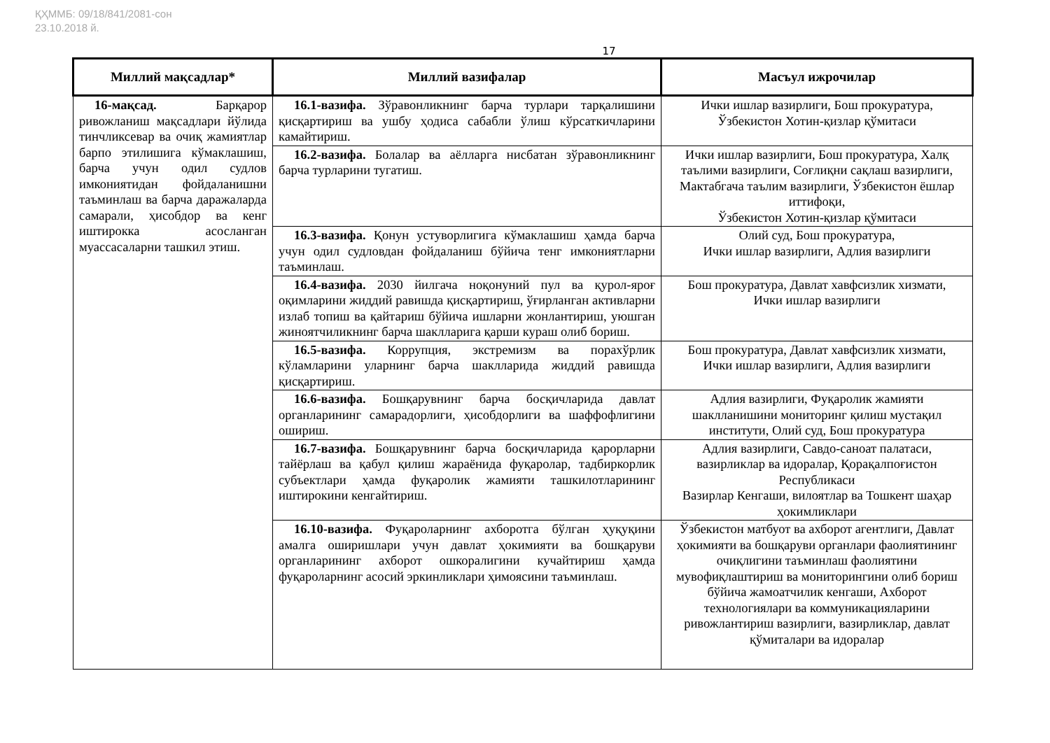ҚҲММБ: 09/18/841/2081-сон
23.10.2018 й.
17
| Миллий мақсадлар* | Миллий вазифалар | Масъул ижрочилар |
| --- | --- | --- |
| 16-мақсад. Барқарор ривожланиш мақсадлари йўлида тинчликсевар ва очиқ жамиятлар барпо этилишига кўмаклашиш, барча учун одил судлов имкониятидан фойдаланишни таъминлаш ва барча даражаларда самарали, ҳисобдор ва кенг иштирокка асосланган муассасаларни ташкил этиш. | 16.1-вазифа. Зўравонликнинг барча турлари тарқалишини қисқартириш ва ушбу ҳодиса сабабли ўлиш кўрсаткичларини камайтириш. | Ички ишлар вазирлиги, Бош прокуратура, Ўзбекистон Хотин-қизлар қўмитаси |
| | 16.2-вазифа. Болалар ва аёлларга нисбатан зўравонликнинг барча турларини тугатиш. | Ички ишлар вазирлиги, Бош прокуратура, Халқ таълими вазирлиги, Соғлиқни сақлаш вазирлиги, Мактабгача таълим вазирлиги, Ўзбекистон ёшлар иттифоқи, Ўзбекистон Хотин-қизлар қўмитаси |
| | 16.3-вазифа. Қонун устуворлигига кўмаклашиш ҳамда барча учун одил судловдан фойдаланиш бўйича тенг имкониятларни таъминлаш. | Олий суд, Бош прокуратура, Ички ишлар вазирлиги, Адлия вазирлиги |
| | 16.4-вазифа. 2030 йилгача ноқонуний пул ва қурол-яроғ оқимларини жиддий равишда қисқартириш, ўғирланган активларни излаб топиш ва қайтариш бўйича ишларни жонлантириш, уюшган жиноятчиликнинг барча шаклларига қарши кураш олиб бориш. | Бош прокуратура, Давлат хавфсизлик хизмати, Ички ишлар вазирлиги |
| | 16.5-вазифа. Коррупция, экстремизм ва порахўрлик кўламларини уларнинг барча шаклларида жиддий равишда қисқартириш. | Бош прокуратура, Давлат хавфсизлик хизмати, Ички ишлар вазирлиги, Адлия вазирлиги |
| | 16.6-вазифа. Бошқарувнинг барча босқичларида давлат органларининг самарадорлиги, ҳисобдорлиги ва шаффофлигини ошириш. | Адлия вазирлиги, Фуқаролик жамияти шаклланишини мониторинг қилиш мустақил институти, Олий суд, Бош прокуратура |
| | 16.7-вазифа. Бошқарувнинг барча босқичларида қарорларни тайёрлаш ва қабул қилиш жараёнида фуқаролар, тадбиркорлик субъектлари ҳамда фуқаролик жамияти ташкилотларининг иштирокини кенгайтириш. | Адлия вазирлиги, Савдо-саноат палатаси, вазирликлар ва идоралар, Қорақалпоғистон Республикаси Вазирлар Кенгаши, вилоятлар ва Тошкент шаҳар ҳокимликлари |
| | 16.10-вазифа. Фуқароларнинг ахборотга бўлган ҳуқуқини амалга оширишлари учун давлат ҳокимияти ва бошқаруви органларининг ахборот ошкоралигини кучайтириш ҳамда фуқароларнинг асосий эркинликлари ҳимоясини таъминлаш. | Ўзбекистон матбуот ва ахборот агентлиги, Давлат ҳокимияти ва бошқаруви органлари фаолиятининг очиқлигини таъминлаш фаолиятини мувофиқлаштириш ва мониторингини олиб бориш бўйича жамоатчилик кенгаши, Ахборот технологиялари ва коммуникацияларини ривожлантириш вазирлиги, вазирликлар, давлат қўмиталари ва идоралар |